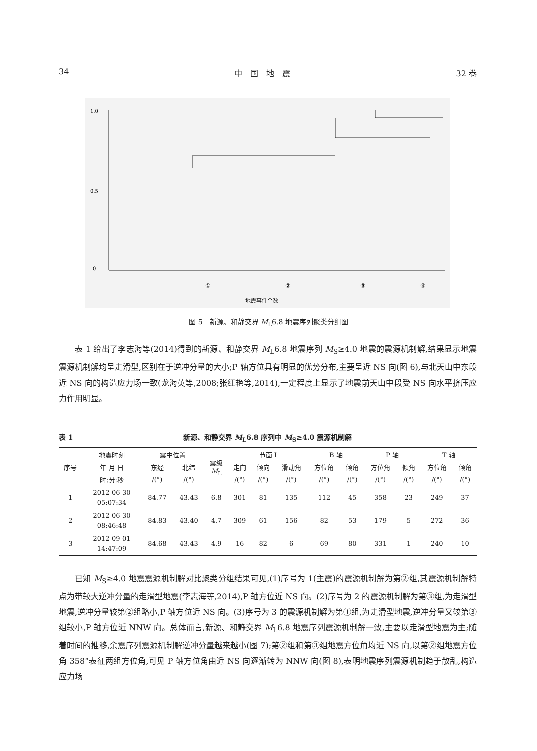34 中　国　地　震 32 卷
1.0
0.5
0
①
②
③
④
地震事件个数
图 5　新源、和静交界 M<sub>L</sub>6.8 地震序列聚类分组图
表 1 给出了李志海等(2014)得到的新源、和静交界 M<sub>L</sub>6.8 地震序列 M<sub>S</sub>≥4.0 地震的震源机制解,结果显示地震震源机制解均呈走滑型,区别在于逆冲分量的大小;P 轴方位具有明显的优势分布,主要呈近 NS 向(图 6),与北天山中东段近 NS 向的构造应力场一致(龙海英等,2008;张红艳等,2014),一定程度上显示了地震前天山中段受 NS 向水平挤压应力作用明显。
表 1 新源、和静交界 M<sub>L</sub>6.8 序列中 M<sub>S</sub>≥4.0 震源机制解
| 序号 | 地震时刻 | 震中位置 | | 震级 M<sub>L</sub> | 节面 I | | | B 轴 | | P 轴 | | T 轴 | |
| --- | --- | --- | --- | --- | --- | --- | --- | --- | --- | --- | --- | --- | --- |
| | 年-月-日 | 东经 | 北纬 | | 走向 | 倾向 | 滑动角 | 方位角 | 倾角 | 方位角 | 倾角 | 方位角 | 倾角 |
| | 时:分:秒 | /(°) | /(°) | | /(°) | /(°) | /(°) | /(°) | /(°) | /(°) | /(°) | /(°) | /(°) |
| 1 | 2012-06-30 05:07:34 | 84.77 | 43.43 | 6.8 | 301 | 81 | 135 | 112 | 45 | 358 | 23 | 249 | 37 |
| 2 | 2012-06-30 08:46:48 | 84.83 | 43.40 | 4.7 | 309 | 61 | 156 | 82 | 53 | 179 | 5 | 272 | 36 |
| 3 | 2012-09-01 14:47:09 | 84.68 | 43.43 | 4.9 | 16 | 82 | 6 | 69 | 80 | 331 | 1 | 240 | 10 |
已知 M<sub>S</sub>≥4.0 地震震源机制解对比聚类分组结果可见,(1)序号为 1(主震)的震源机制解为第②组,其震源机制解特点为带较大逆冲分量的走滑型地震(李志海等,2014),P 轴方位近 NS 向。(2)序号为 2 的震源机制解为第③组,为走滑型地震,逆冲分量较第②组略小,P 轴方位近 NS 向。(3)序号为 3 的震源机制解为第①组,为走滑型地震,逆冲分量又较第③组较小,P 轴方位近 NNW 向。总体而言,新源、和静交界 M<sub>L</sub>6.8 地震序列震源机制解一致,主要以走滑型地震为主;随着时间的推移,余震序列震源机制解逆冲分量越来越小(图 7);第②组和第③组地震方位角均近 NS 向,以第②组地震方位角 358°表征两组方位角,可见 P 轴方位角由近 NS 向逐渐转为 NNW 向(图 8),表明地震序列震源机制趋于散乱,构造应力场